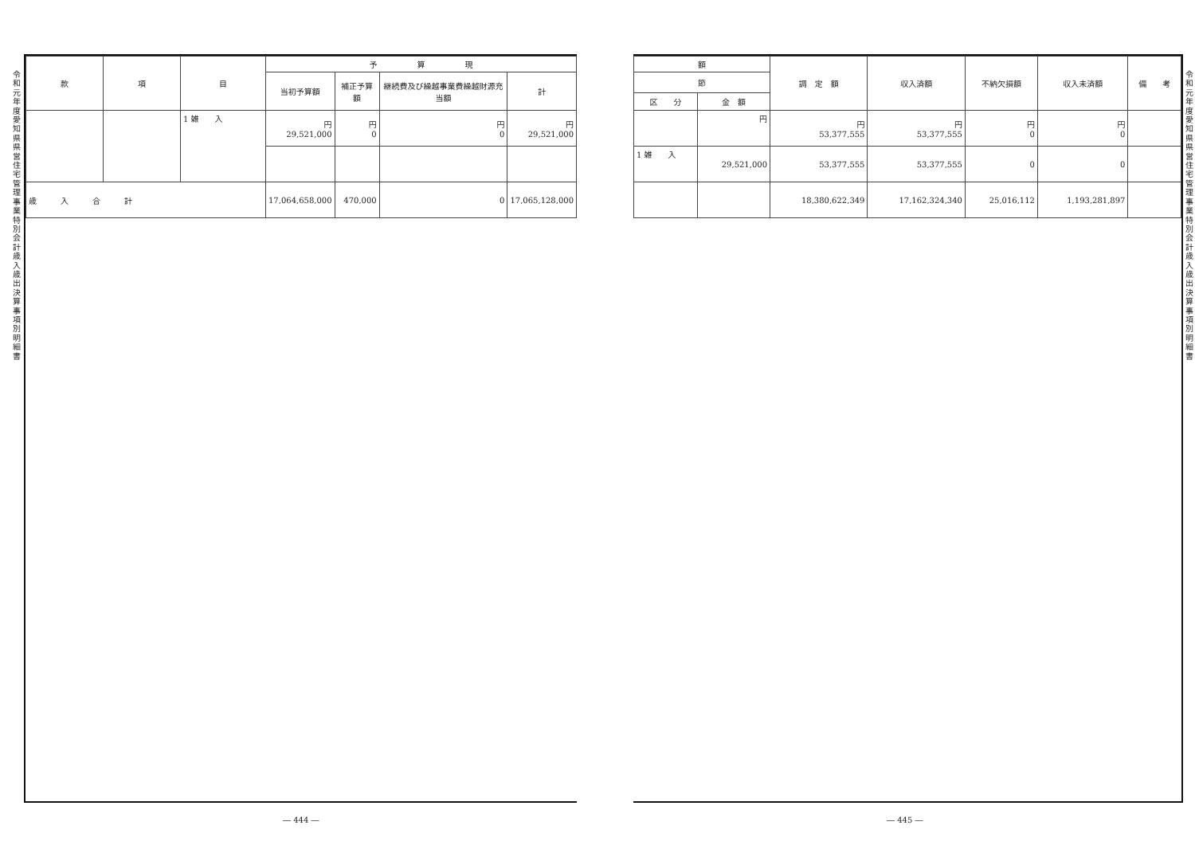令和元年度愛知県県営住宅管理事業特別会計歳入歳出決算事項別明細書
| 款 | 項 | 目 | 予 算 現 | | | |
| --- | --- | --- | --- | --- | --- | --- |
| | | | 当初予算額 | 補正予算額 | 継続費及び繰越事業費繰越財源充当額 | 計 |
| | | 1 雑 入 | 円 29,521,000 | 円 0 | 円 0 | 円 29,521,000 |
| 歳 入 合 計 | | | 17,064,658,000 | 470,000 | 0 | 17,065,128,000 |
| 額 | | 調 定 額 | 収入済額 | 不納欠損額 | 収入未済額 | 備 考 |
| --- | --- | --- | --- | --- | --- | --- |
| 節 | | | | | | |
| 区 分 | 金 額 | | | | | |
| | 円 | 円 53,377,555 | 円 53,377,555 | 円 0 | 円 0 | |
| 1 雑 入 | 29,521,000 | 53,377,555 | 53,377,555 | 0 | 0 | |
| | | 18,380,622,349 | 17,162,324,340 | 25,016,112 | 1,193,281,897 | |
令和元年度愛知県県営住宅管理事業特別会計歳入歳出決算事項別明細書
― 444 ― ― 445 ―